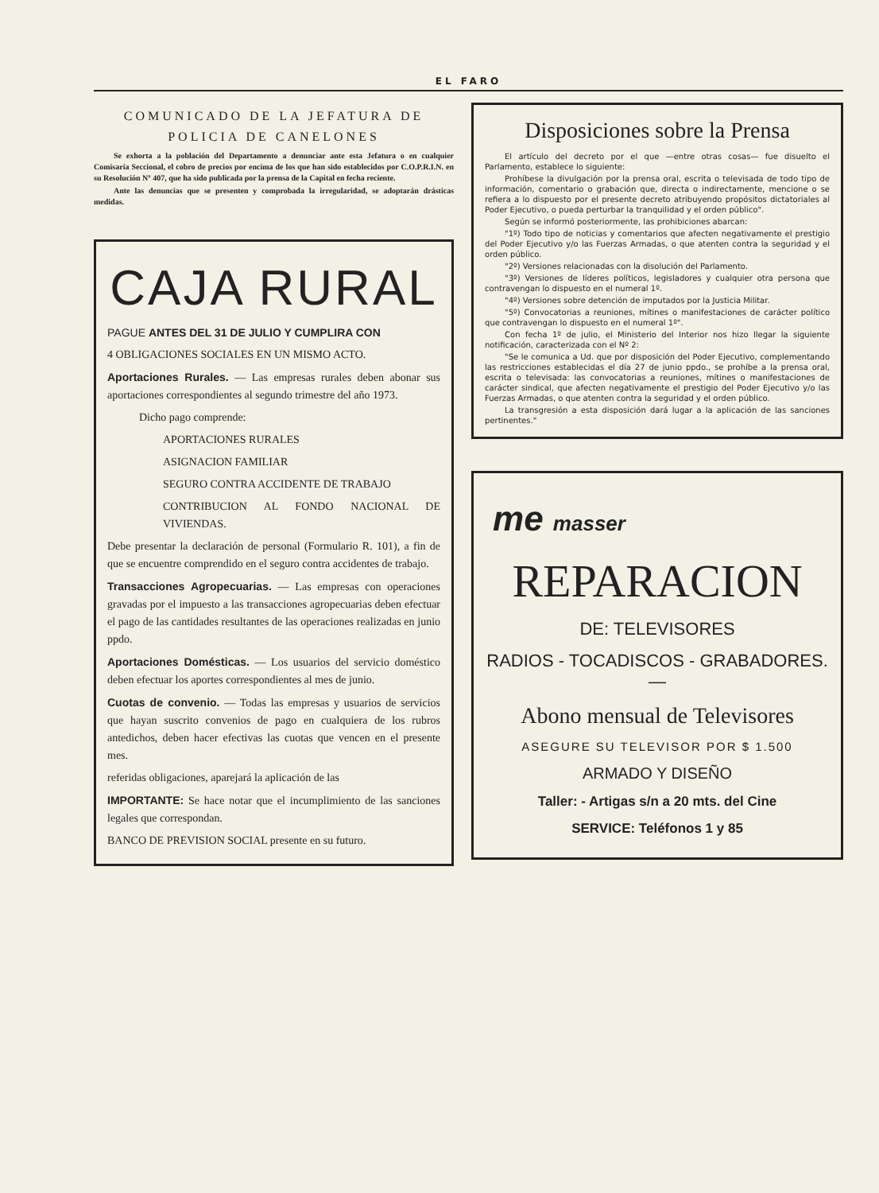EL FARO
COMUNICADO DE LA JEFATURA DE
POLICIA DE CANELONES
Se exhorta a la población del Departamento a denunciar ante esta Jefatura o en cualquier Comisaría Seccional, el cobro de precios por encima de los que han sido establecidos por C.O.P.R.I.N. en su Resolución Nº 407, que ha sido publicada por la prensa de la Capital en fecha reciente.
Ante las denuncias que se presenten y comprobada la irregularidad, se adoptarán drásticas medidas.
CAJA RURAL
PAGUE ANTES DEL 31 DE JULIO Y CUMPLIRA CON
4 OBLIGACIONES SOCIALES EN UN MISMO ACTO.
Aportaciones Rurales. — Las empresas rurales deben abonar sus aportaciones correspondientes al segundo trimestre del año 1973.
Dicho pago comprende:
APORTACIONES RURALES
ASIGNACION FAMILIAR
SEGURO CONTRA ACCIDENTE DE TRABAJO
CONTRIBUCION AL FONDO NACIONAL DE VIVIENDAS.
Debe presentar la declaración de personal (Formulario R. 101), a fin de que se encuentre comprendido en el seguro contra accidentes de trabajo.
Transacciones Agropecuarias. — Las empresas con operaciones gravadas por el impuesto a las transacciones agropecuarias deben efectuar el pago de las cantidades resultantes de las operaciones realizadas en junio ppdo.
Aportaciones Domésticas. — Los usuarios del servicio doméstico deben efectuar los aportes correspondientes al mes de junio.
Cuotas de convenio. — Todas las empresas y usuarios de servicios que hayan suscrito convenios de pago en cualquiera de los rubros antedichos, deben hacer efectivas las cuotas que vencen en el presente mes.
referidas obligaciones, aparejará la aplicación de las
IMPORTANTE: Se hace notar que el incumplimiento de las sanciones legales que correspondan.
BANCO DE PREVISION SOCIAL presente en su futuro.
Disposiciones sobre la Prensa
El artículo del decreto por el que —entre otras cosas— fue disuelto el Parlamento, establece lo siguiente:
Prohíbese la divulgación por la prensa oral, escrita o televisada de todo tipo de información, comentario o grabación que, directa o indirectamente, mencione o se refiera a lo dispuesto por el presente decreto atribuyendo propósitos dictatoriales al Poder Ejecutivo, o pueda perturbar la tranquilidad y el orden público".
Según se informó posteriormente, las prohibiciones abarcan:
"1º) Todo tipo de noticias y comentarios que afecten negativamente el prestigio del Poder Ejecutivo y/o las Fuerzas Armadas, o que atenten contra la seguridad y el orden público.
"2º) Versiones relacionadas con la disolución del Parlamento.
"3º) Versiones de líderes políticos, legisladores y cualquier otra persona que contravengan lo dispuesto en el numeral 1º.
"4º) Versiones sobre detención de imputados por la Justicia Militar.
"5º) Convocatorias a reuniones, mítines o manifestaciones de carácter político que contravengan lo dispuesto en el numeral 1º".
Con fecha 1º de julio, el Ministerio del Interior nos hizo llegar la siguiente notificación, caracterizada con el Nº 2:
"Se le comunica a Ud. que por disposición del Poder Ejecutivo, complementando las restricciones establecidas el día 27 de junio ppdo., se prohíbe a la prensa oral, escrita o televisada: las convocatorias a reuniones, mítines o manifestaciones de carácter sindical, que afecten negativamente el prestigio del Poder Ejecutivo y/o las Fuerzas Armadas, o que atenten contra la seguridad y el orden público.
La transgresión a esta disposición dará lugar a la aplicación de las sanciones pertinentes."
me masser
REPARACION
DE: TELEVISORES
RADIOS - TOCADISCOS - GRABADORES. —
Abono mensual de Televisores
ASEGURE SU TELEVISOR POR $ 1.500
ARMADO Y DISEÑO
Taller: - Artigas s/n a 20 mts. del Cine
SERVICE: Teléfonos 1 y 85